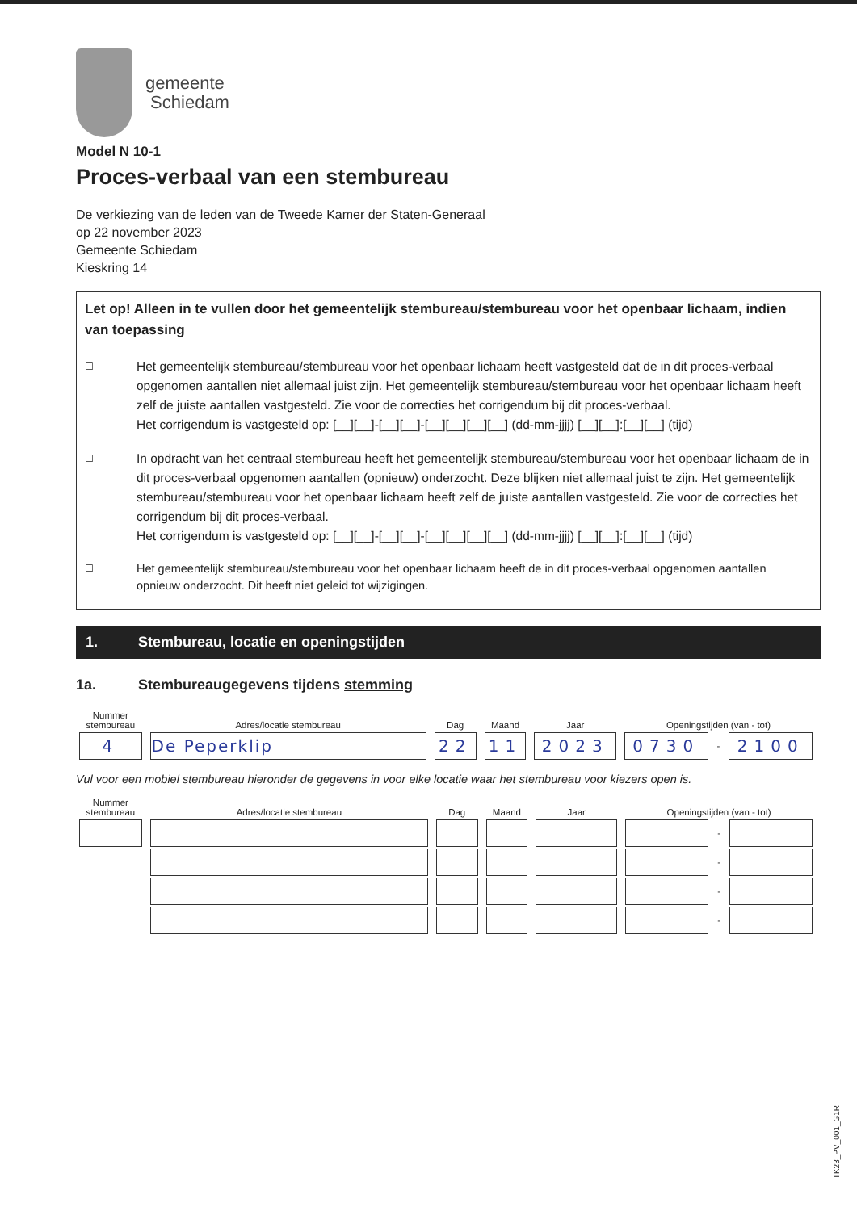gemeente
Schiedam
Model N 10-1
Proces-verbaal van een stembureau
De verkiezing van de leden van de Tweede Kamer der Staten-Generaal
op 22 november 2023
Gemeente Schiedam
Kieskring 14
Let op! Alleen in te vullen door het gemeentelijk stembureau/stembureau voor het openbaar lichaam, indien van toepassing
☐
Het gemeentelijk stembureau/stembureau voor het openbaar lichaam heeft vastgesteld dat de in dit proces-verbaal opgenomen aantallen niet allemaal juist zijn. Het gemeentelijk stembureau/stembureau voor het openbaar lichaam heeft zelf de juiste aantallen vastgesteld. Zie voor de correcties het corrigendum bij dit proces-verbaal.
Het corrigendum is vastgesteld op: [__][__]-[__][__]-[__][__][__][__] (dd-mm-jjjj) [__][__]:[__][__] (tijd)
☐
In opdracht van het centraal stembureau heeft het gemeentelijk stembureau/stembureau voor het openbaar lichaam de in dit proces-verbaal opgenomen aantallen (opnieuw) onderzocht. Deze blijken niet allemaal juist te zijn. Het gemeentelijk stembureau/stembureau voor het openbaar lichaam heeft zelf de juiste aantallen vastgesteld. Zie voor de correcties het corrigendum bij dit proces-verbaal.
Het corrigendum is vastgesteld op: [__][__]-[__][__]-[__][__][__][__] (dd-mm-jjjj) [__][__]:[__][__] (tijd)
☐
Het gemeentelijk stembureau/stembureau voor het openbaar lichaam heeft de in dit proces-verbaal opgenomen aantallen opnieuw onderzocht. Dit heeft niet geleid tot wijzigingen.
1. Stembureau, locatie en openingstijden
1a. Stembureaugegevens tijdens stemming
| Nummer stembureau | Adres/locatie stembureau | Dag | Maand | Jaar | Openingstijden (van - tot) | | |
| --- | --- | --- | --- | --- | --- | --- | --- |
| 4 | De Peperklip | 22 | 11 | 2023 | 0730 | - | 2100 |
Vul voor een mobiel stembureau hieronder de gegevens in voor elke locatie waar het stembureau voor kiezers open is.
| Nummer stembureau | Adres/locatie stembureau | Dag | Maand | Jaar | Openingstijden (van - tot) | | |
| --- | --- | --- | --- | --- | --- | --- | --- |
| | | | | | | - | |
| | | | | | | - | |
| | | | | | | - | |
| | | | | | | - | |
TK23_PV_001_G1R